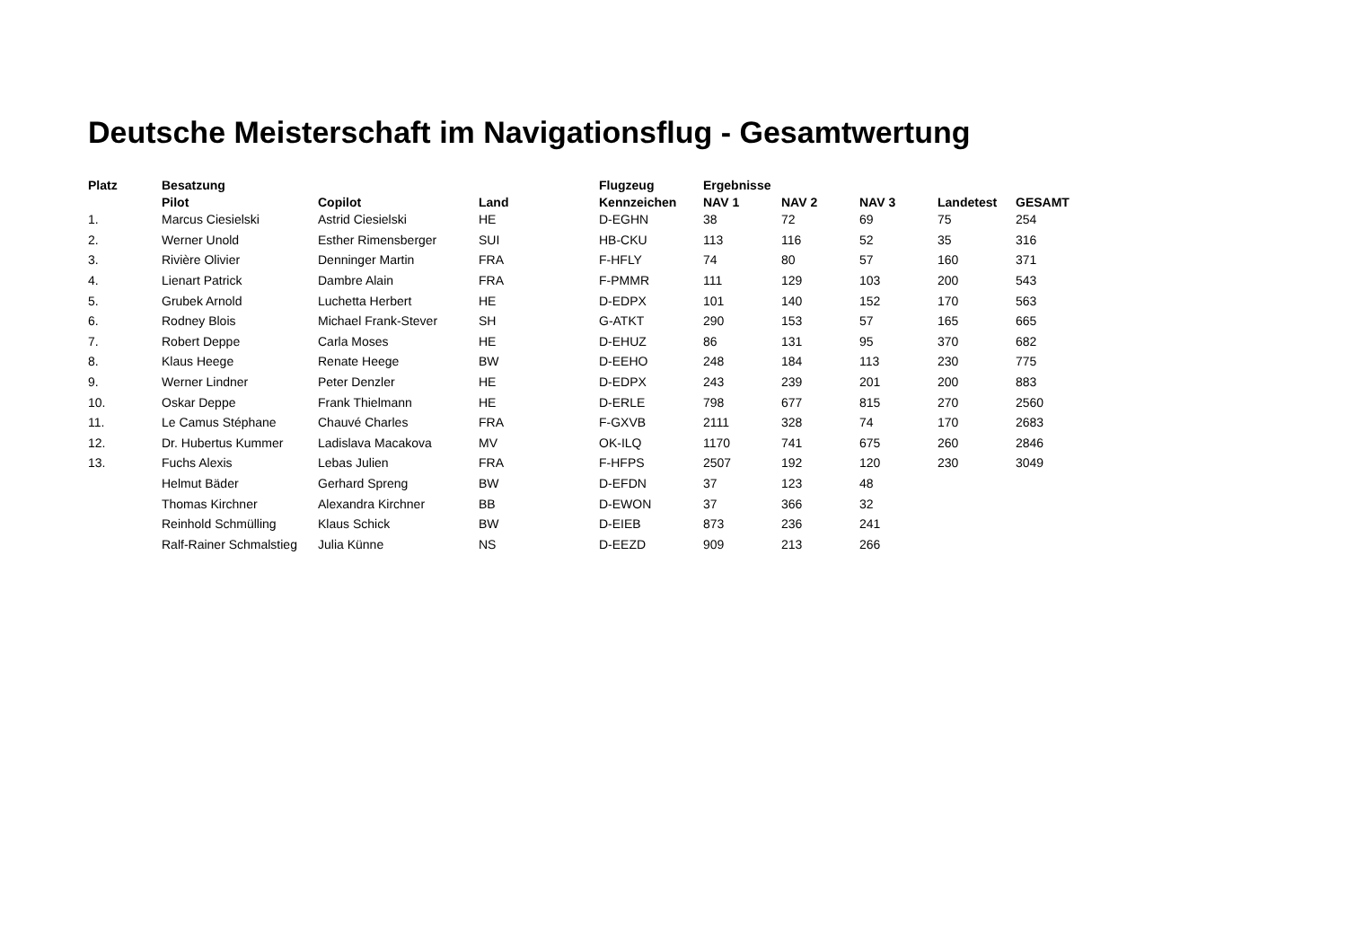Deutsche Meisterschaft im Navigationsflug - Gesamtwertung
| Platz | Besatzung | | | Flugzeug | Ergebnisse | | | | |
| --- | --- | --- | --- | --- | --- | --- | --- | --- | --- |
| | Pilot | Copilot | Land | Kennzeichen | NAV 1 | NAV 2 | NAV 3 | Landetest | GESAMT |
| 1. | Marcus Ciesielski | Astrid Ciesielski | HE | D-EGHN | 38 | 72 | 69 | 75 | 254 |
| 2. | Werner Unold | Esther Rimensberger | SUI | HB-CKU | 113 | 116 | 52 | 35 | 316 |
| 3. | Rivière Olivier | Denninger Martin | FRA | F-HFLY | 74 | 80 | 57 | 160 | 371 |
| 4. | Lienart Patrick | Dambre Alain | FRA | F-PMMR | 111 | 129 | 103 | 200 | 543 |
| 5. | Grubek Arnold | Luchetta Herbert | HE | D-EDPX | 101 | 140 | 152 | 170 | 563 |
| 6. | Rodney Blois | Michael Frank-Stever | SH | G-ATKT | 290 | 153 | 57 | 165 | 665 |
| 7. | Robert Deppe | Carla Moses | HE | D-EHUZ | 86 | 131 | 95 | 370 | 682 |
| 8. | Klaus Heege | Renate Heege | BW | D-EEHO | 248 | 184 | 113 | 230 | 775 |
| 9. | Werner Lindner | Peter Denzler | HE | D-EDPX | 243 | 239 | 201 | 200 | 883 |
| 10. | Oskar Deppe | Frank Thielmann | HE | D-ERLE | 798 | 677 | 815 | 270 | 2560 |
| 11. | Le Camus Stéphane | Chauvé Charles | FRA | F-GXVB | 2111 | 328 | 74 | 170 | 2683 |
| 12. | Dr. Hubertus Kummer | Ladislava Macakova | MV | OK-ILQ | 1170 | 741 | 675 | 260 | 2846 |
| 13. | Fuchs Alexis | Lebas Julien | FRA | F-HFPS | 2507 | 192 | 120 | 230 | 3049 |
| | Helmut Bäder | Gerhard Spreng | BW | D-EFDN | 37 | 123 | 48 | | |
| | Thomas Kirchner | Alexandra Kirchner | BB | D-EWON | 37 | 366 | 32 | | |
| | Reinhold Schmülling | Klaus Schick | BW | D-EIEB | 873 | 236 | 241 | | |
| | Ralf-Rainer Schmalstieg | Julia Künne | NS | D-EEZD | 909 | 213 | 266 | | |